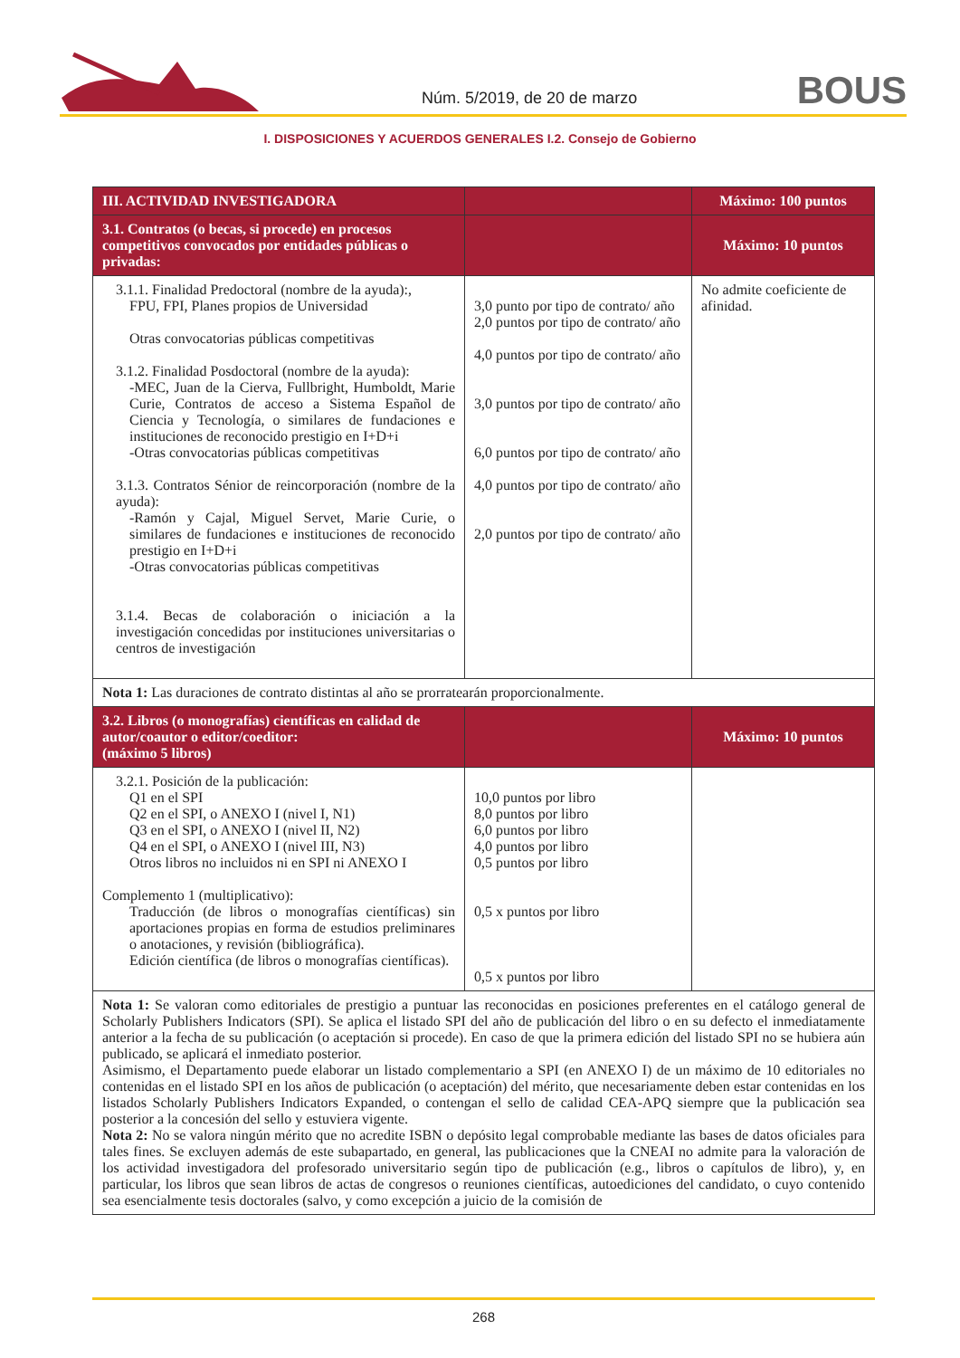Núm. 5/2019, de 20 de marzo BOUS
I. DISPOSICIONES Y ACUERDOS GENERALES I.2. Consejo de Gobierno
| III. ACTIVIDAD INVESTIGADORA | | Máximo: 100 puntos |
| --- | --- | --- |
| 3.1. Contratos (o becas, si procede) en procesos competitivos convocados por entidades públicas o privadas: | | Máximo: 10 puntos |
| 3.1.1. Finalidad Predoctoral (nombre de la ayuda):, FPU, FPI, Planes propios de Universidad Otras convocatorias públicas competitivas 3.1.2. Finalidad Posdoctoral (nombre de la ayuda): -MEC, Juan de la Cierva, Fullbright, Humboldt, Marie Curie, Contratos de acceso a Sistema Español de Ciencia y Tecnología, o similares de fundaciones e instituciones de reconocido prestigio en I+D+i -Otras convocatorias públicas competitivas 3.1.3. Contratos Sénior de reincorporación (nombre de la ayuda): -Ramón y Cajal, Miguel Servet, Marie Curie, o similares de fundaciones e instituciones de reconocido prestigio en I+D+i -Otras convocatorias públicas competitivas 3.1.4. Becas de colaboración o iniciación a la investigación concedidas por instituciones universitarias o centros de investigación | 3,0 punto por tipo de contrato/ año 2,0 puntos por tipo de contrato/ año 4,0 puntos por tipo de contrato/ año 3,0 puntos por tipo de contrato/ año 6,0 puntos por tipo de contrato/ año 4,0 puntos por tipo de contrato/ año 2,0 puntos por tipo de contrato/ año | No admite coeficiente de afinidad. |
| Nota 1: Las duraciones de contrato distintas al año se prorratearán proporcionalmente. | | |
| 3.2. Libros (o monografías) científicas en calidad de autor/coautor o editor/coeditor: (máximo 5 libros) | | Máximo: 10 puntos |
| 3.2.1. Posición de la publicación: Q1 en el SPI Q2 en el SPI, o ANEXO I (nivel I, N1) Q3 en el SPI, o ANEXO I (nivel II, N2) Q4 en el SPI, o ANEXO I (nivel III, N3) Otros libros no incluidos ni en SPI ni ANEXO I Complemento 1 (multiplicativo): Traducción (de libros o monografías científicas) sin aportaciones propias en forma de estudios preliminares o anotaciones, y revisión (bibliográfica). Edición científica (de libros o monografías científicas). | 10,0 puntos por libro 8,0 puntos por libro 6,0 puntos por libro 4,0 puntos por libro 0,5 puntos por libro 0,5 x puntos por libro 0,5 x puntos por libro | |
| Nota 1: Se valoran como editoriales de prestigio a puntuar las reconocidas en posiciones preferentes en el catálogo general de Scholarly Publishers Indicators (SPI). Se aplica el listado SPI del año de publicación del libro o en su defecto el inmediatamente anterior a la fecha de su publicación (o aceptación si procede). En caso de que la primera edición del listado SPI no se hubiera aún publicado, se aplicará el inmediato posterior. Asimismo, el Departamento puede elaborar un listado complementario a SPI (en ANEXO I) de un máximo de 10 editoriales no contenidas en el listado SPI en los años de publicación (o aceptación) del mérito, que necesariamente deben estar contenidas en los listados Scholarly Publishers Indicators Expanded, o contengan el sello de calidad CEA-APQ siempre que la publicación sea posterior a la concesión del sello y estuviera vigente. Nota 2: No se valora ningún mérito que no acredite ISBN o depósito legal comprobable mediante las bases de datos oficiales para tales fines. Se excluyen además de este subapartado, en general, las publicaciones que la CNEAI no admite para la valoración de los actividad investigadora del profesorado universitario según tipo de publicación (e.g., libros o capítulos de libro), y, en particular, los libros que sean libros de actas de congresos o reuniones científicas, autoediciones del candidato, o cuyo contenido sea esencialmente tesis doctorales (salvo, y como excepción a juicio de la comisión de | | |
268